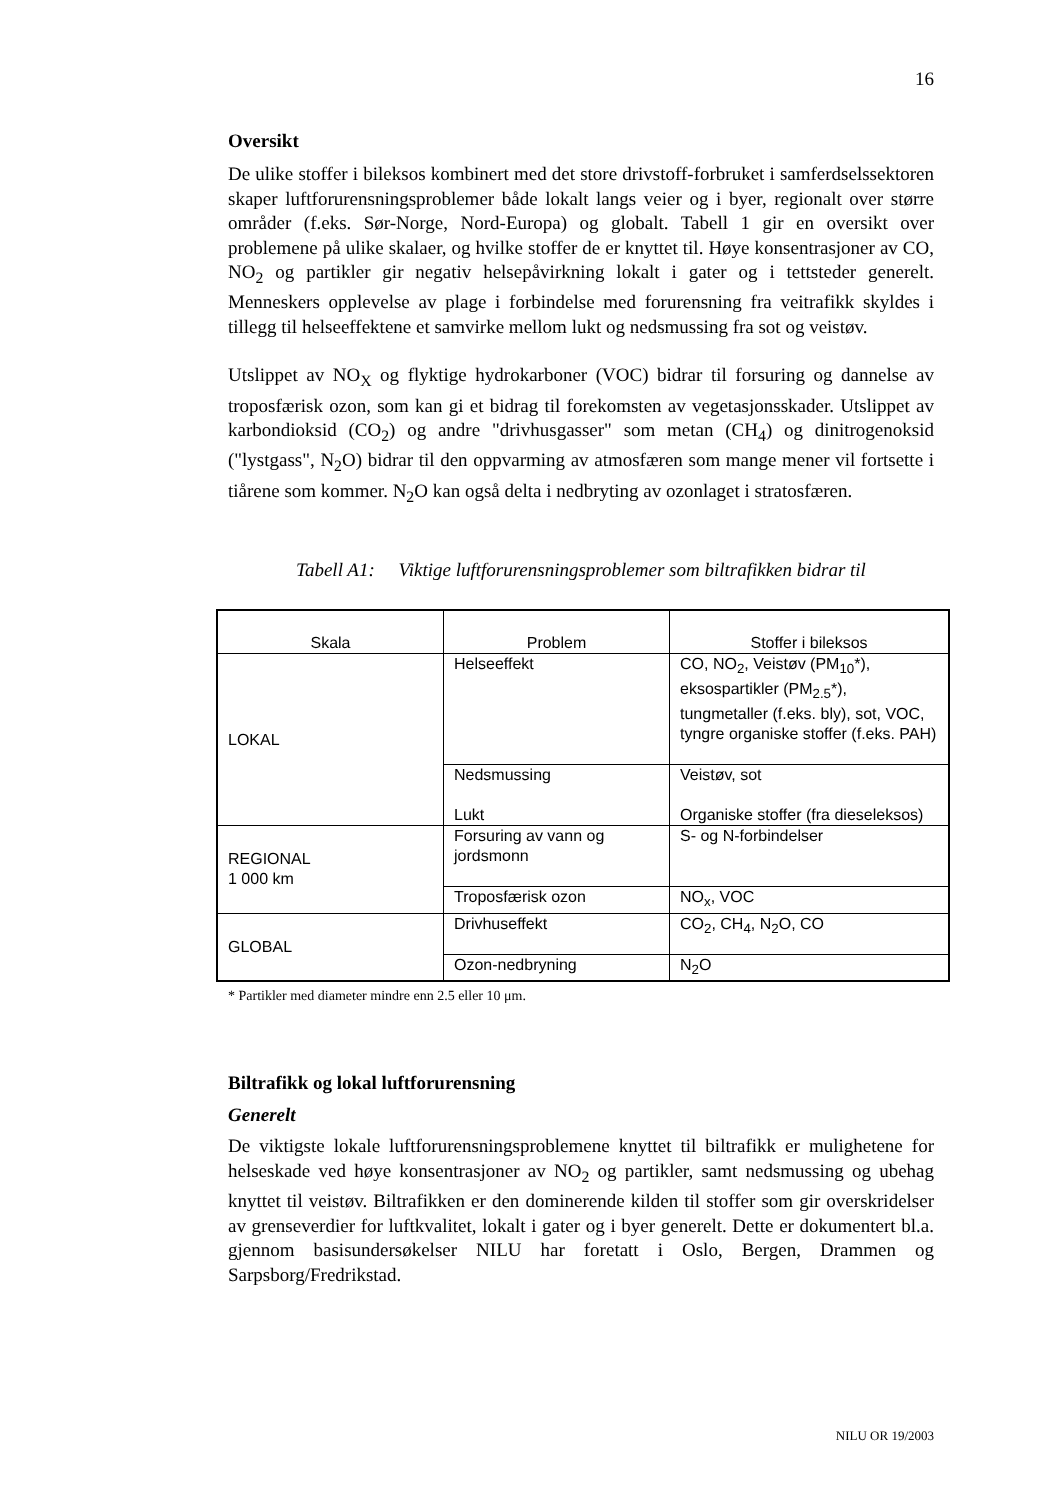16
Oversikt
De ulike stoffer i bileksos kombinert med det store drivstoff-forbruket i samferdselssektoren skaper luftforurensningsproblemer både lokalt langs veier og i byer, regionalt over større områder (f.eks. Sør-Norge, Nord-Europa) og globalt. Tabell 1 gir en oversikt over problemene på ulike skalaer, og hvilke stoffer de er knyttet til. Høye konsentrasjoner av CO, NO<sub>2</sub> og partikler gir negativ helsepåvirkning lokalt i gater og i tettsteder generelt. Menneskers opplevelse av plage i forbindelse med forurensning fra veitrafikk skyldes i tillegg til helseeffektene et samvirke mellom lukt og nedsmussing fra sot og veistøv.
Utslippet av NO<sub>X</sub> og flyktige hydrokarboner (VOC) bidrar til forsuring og dannelse av troposfærisk ozon, som kan gi et bidrag til forekomsten av vegetasjonsskader. Utslippet av karbondioksid (CO<sub>2</sub>) og andre "drivhusgasser" som metan (CH<sub>4</sub>) og dinitrogenoksid ("lystgass", N<sub>2</sub>O) bidrar til den oppvarming av atmosfæren som mange mener vil fortsette i tiårene som kommer. N<sub>2</sub>O kan også delta i nedbryting av ozonlaget i stratosfæren.
Tabell A1: Viktige luftforurensningsproblemer som biltrafikken bidrar til
| Skala | Problem | Stoffer i bileksos |
| --- | --- | --- |
| LOKAL | Helseeffekt | CO, NO<sub>2</sub>, Veistøv (PM<sub>10</sub>*), eksospartikler (PM<sub>2.5</sub>*), tungmetaller (f.eks. bly), sot, VOC, tyngre organiske stoffer (f.eks. PAH) |
| | Nedsmussing | Veistøv, sot |
| | Lukt | Organiske stoffer (fra dieseleksos) |
| REGIONAL 1 000 km | Forsuring av vann og jordsmonn | S- og N-forbindelser |
| | Troposfærisk ozon | NO<sub>x</sub>, VOC |
| GLOBAL | Drivhuseffekt | CO<sub>2</sub>, CH<sub>4</sub>, N<sub>2</sub>O, CO |
| | Ozon-nedbryning | N<sub>2</sub>O |
* Partikler med diameter mindre enn 2.5 eller 10 μm.
Biltrafikk og lokal luftforurensning
Generelt
De viktigste lokale luftforurensningsproblemene knyttet til biltrafikk er mulighetene for helseskade ved høye konsentrasjoner av NO<sub>2</sub> og partikler, samt nedsmussing og ubehag knyttet til veistøv. Biltrafikken er den dominerende kilden til stoffer som gir overskridelser av grenseverdier for luftkvalitet, lokalt i gater og i byer generelt. Dette er dokumentert bl.a. gjennom basisundersøkelser NILU har foretatt i Oslo, Bergen, Drammen og Sarpsborg/Fredrikstad.
NILU OR 19/2003